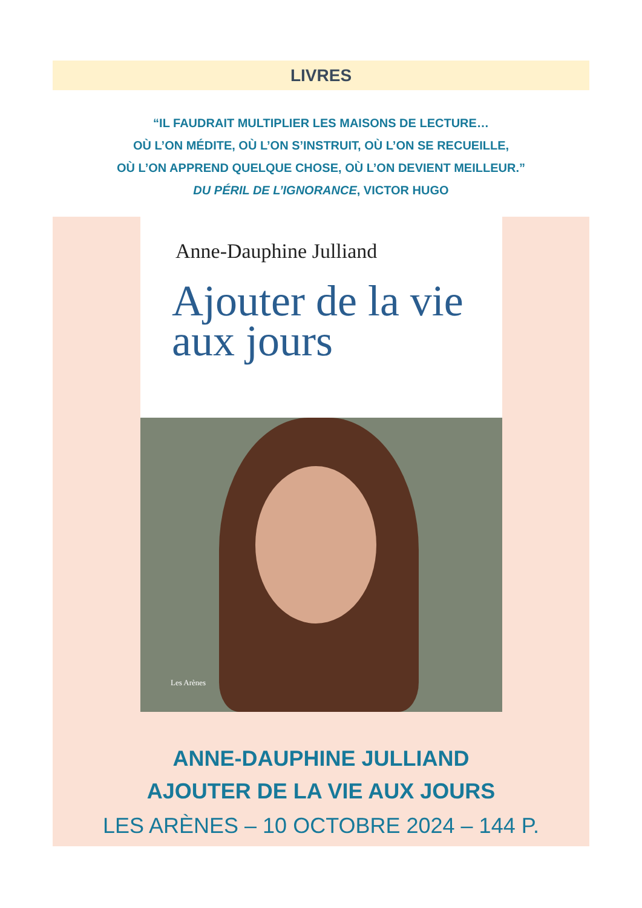LIVRES
“IL FAUDRAIT MULTIPLIER LES MAISONS DE LECTURE…
OÙ L’ON MÉDITE, OÙ L’ON S’INSTRUIT, OÙ L’ON SE RECUEILLE,
OÙ L’ON APPREND QUELQUE CHOSE, OÙ L’ON DEVIENT MEILLEUR.”
DU PÉRIL DE L’IGNORANCE, VICTOR HUGO
Anne-Dauphine Julliand
Ajouter de la vie
aux jours
Les Arènes
ANNE-DAUPHINE JULLIAND
AJOUTER DE LA VIE AUX JOURS
LES ARÈNES – 10 OCTOBRE 2024 – 144 P.